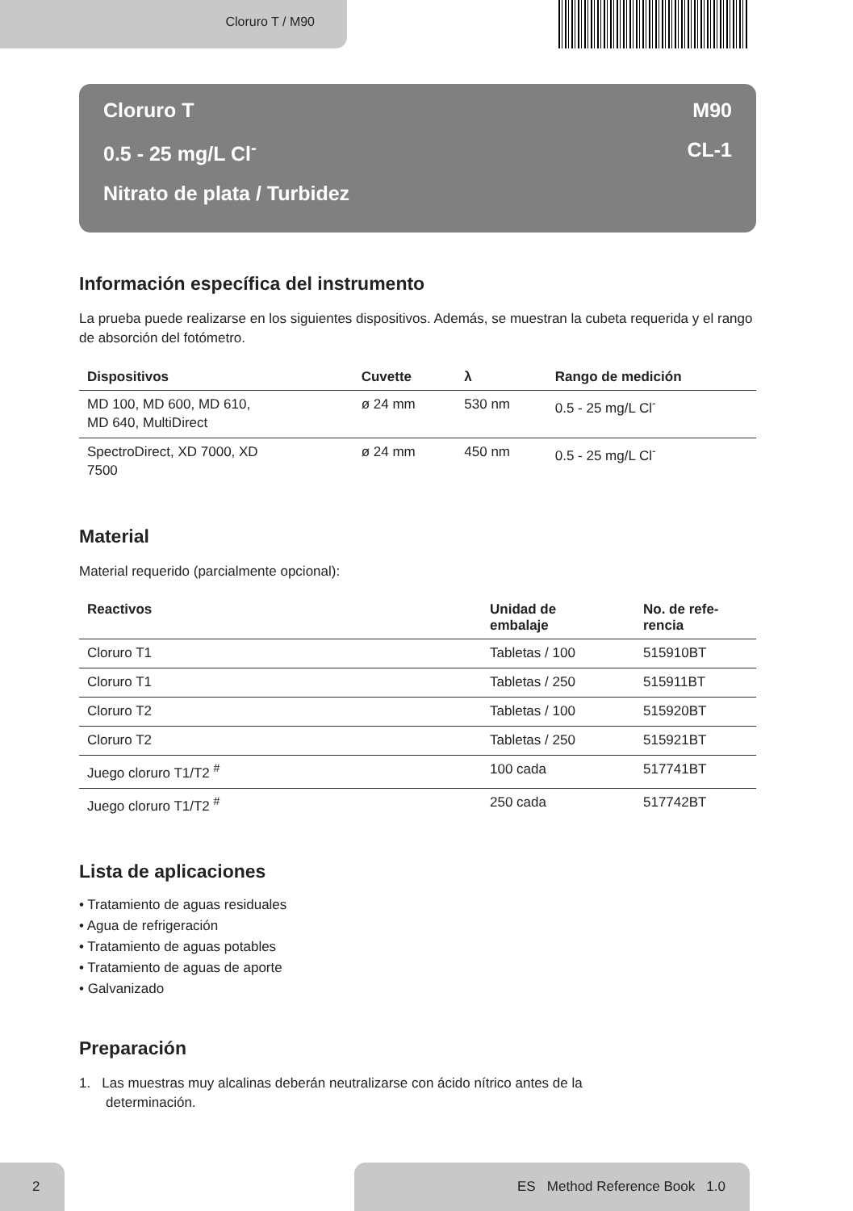Cloruro T / M90
Cloruro T M90
0.5 - 25 mg/L Cl<sup>-</sup> CL-1
Nitrato de plata / Turbidez
Información específica del instrumento
La prueba puede realizarse en los siguientes dispositivos. Además, se muestran la cubeta requerida y el rango de absorción del fotómetro.
| Dispositivos | Cuvette | λ | Rango de medición |
| --- | --- | --- | --- |
| MD 100, MD 600, MD 610, MD 640, MultiDirect | ø 24 mm | 530 nm | 0.5 - 25 mg/L Cl<sup>-</sup> |
| SpectroDirect, XD 7000, XD 7500 | ø 24 mm | 450 nm | 0.5 - 25 mg/L Cl<sup>-</sup> |
Material
Material requerido (parcialmente opcional):
| Reactivos | Unidad de embalaje | No. de refe- rencia |
| --- | --- | --- |
| Cloruro T1 | Tabletas / 100 | 515910BT |
| Cloruro T1 | Tabletas / 250 | 515911BT |
| Cloruro T2 | Tabletas / 100 | 515920BT |
| Cloruro T2 | Tabletas / 250 | 515921BT |
| Juego cloruro T1/T2 <sup>#</sup> | 100 cada | 517741BT |
| Juego cloruro T1/T2 <sup>#</sup> | 250 cada | 517742BT |
Lista de aplicaciones
• Tratamiento de aguas residuales
• Agua de refrigeración
• Tratamiento de aguas potables
• Tratamiento de aguas de aporte
• Galvanizado
Preparación
1. Las muestras muy alcalinas deberán neutralizarse con ácido nítrico antes de la
determinación.
2 ES Method Reference Book 1.0